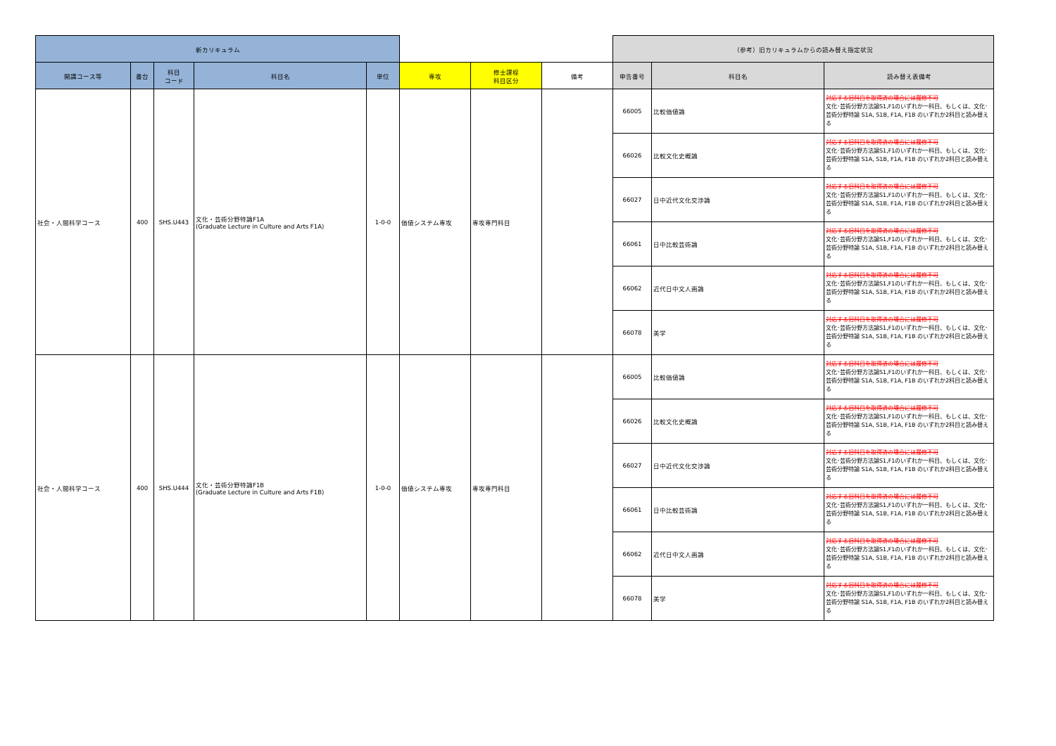| 新カリキュラム | | | | | | | | （参考）旧カリキュラムからの読み替え指定状況 | | |
| --- | --- | --- | --- | --- | --- | --- | --- | --- | --- | --- |
| 開講コース等 | 番台 | 科目 コード | 科目名 | 単位 | 専攻 | 修士課程 科目区分 | 備考 | 申告番号 | 科目名 | 読み替え表備考 |
| 社会・人間科学コース | 400 | SHS.U443 | 文化・芸術分野特論F1A (Graduate Lecture in Culture and Arts F1A) | 1-0-0 | 価値システム専攻 | 専攻専門科目 | | 66005 | 比較価値論 | 対応する旧科目を取得済の場合には履修不可 文化･芸術分野方法論S1,F1のいずれか一科目、もしくは、文化･芸術分野特論 S1A, S1B, F1A, F1B のいずれか2科目と読み替える |
| | | | | | | | | 66026 | 比較文化史概論 | 対応する旧科目を取得済の場合には履修不可 文化･芸術分野方法論S1,F1のいずれか一科目、もしくは、文化･芸術分野特論 S1A, S1B, F1A, F1B のいずれか2科目と読み替える |
| | | | | | | | | 66027 | 日中近代文化交渉論 | 対応する旧科目を取得済の場合には履修不可 文化･芸術分野方法論S1,F1のいずれか一科目、もしくは、文化･芸術分野特論 S1A, S1B, F1A, F1B のいずれか2科目と読み替える |
| | | | | | | | | 66061 | 日中比較芸術論 | 対応する旧科目を取得済の場合には履修不可 文化･芸術分野方法論S1,F1のいずれか一科目、もしくは、文化･芸術分野特論 S1A, S1B, F1A, F1B のいずれか2科目と読み替える |
| | | | | | | | | 66062 | 近代日中文人画論 | 対応する旧科目を取得済の場合には履修不可 文化･芸術分野方法論S1,F1のいずれか一科目、もしくは、文化･芸術分野特論 S1A, S1B, F1A, F1B のいずれか2科目と読み替える |
| | | | | | | | | 66078 | 美学 | 対応する旧科目を取得済の場合には履修不可 文化･芸術分野方法論S1,F1のいずれか一科目、もしくは、文化･芸術分野特論 S1A, S1B, F1A, F1B のいずれか2科目と読み替える |
| 社会・人間科学コース | 400 | SHS.U444 | 文化・芸術分野特論F1B (Graduate Lecture in Culture and Arts F1B) | 1-0-0 | 価値システム専攻 | 専攻専門科目 | | 66005 | 比較価値論 | 対応する旧科目を取得済の場合には履修不可 文化･芸術分野方法論S1,F1のいずれか一科目、もしくは、文化･芸術分野特論 S1A, S1B, F1A, F1B のいずれか2科目と読み替える |
| | | | | | | | | 66026 | 比較文化史概論 | 対応する旧科目を取得済の場合には履修不可 文化･芸術分野方法論S1,F1のいずれか一科目、もしくは、文化･芸術分野特論 S1A, S1B, F1A, F1B のいずれか2科目と読み替える |
| | | | | | | | | 66027 | 日中近代文化交渉論 | 対応する旧科目を取得済の場合には履修不可 文化･芸術分野方法論S1,F1のいずれか一科目、もしくは、文化･芸術分野特論 S1A, S1B, F1A, F1B のいずれか2科目と読み替える |
| | | | | | | | | 66061 | 日中比較芸術論 | 対応する旧科目を取得済の場合には履修不可 文化･芸術分野方法論S1,F1のいずれか一科目、もしくは、文化･芸術分野特論 S1A, S1B, F1A, F1B のいずれか2科目と読み替える |
| | | | | | | | | 66062 | 近代日中文人画論 | 対応する旧科目を取得済の場合には履修不可 文化･芸術分野方法論S1,F1のいずれか一科目、もしくは、文化･芸術分野特論 S1A, S1B, F1A, F1B のいずれか2科目と読み替える |
| | | | | | | | | 66078 | 美学 | 対応する旧科目を取得済の場合には履修不可 文化･芸術分野方法論S1,F1のいずれか一科目、もしくは、文化･芸術分野特論 S1A, S1B, F1A, F1B のいずれか2科目と読み替える |